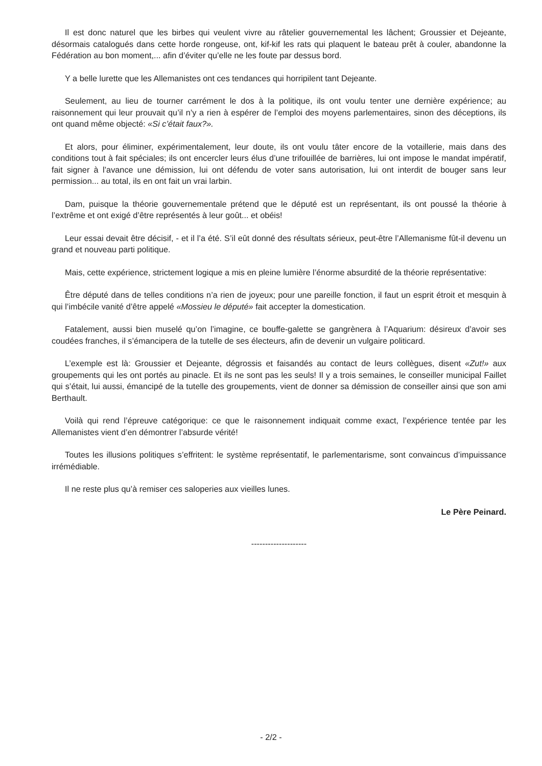Il est donc naturel que les birbes qui veulent vivre au râtelier gouvernemental les lâchent; Groussier et Dejeante, désormais catalogués dans cette horde rongeuse, ont, kif-kif les rats qui plaquent le bateau prêt à couler, abandonne la Fédération au bon moment,... afin d’éviter qu’elle ne les foute par dessus bord.
Y a belle lurette que les Allemanistes ont ces tendances qui horripilent tant Dejeante.
Seulement, au lieu de tourner carrément le dos à la politique, ils ont voulu tenter une dernière expérience; au raisonnement qui leur prouvait qu’il n’y a rien à espérer de l’emploi des moyens parlementaires, sinon des déceptions, ils ont quand même objecté: «Si c’était faux?».
Et alors, pour éliminer, expérimentalement, leur doute, ils ont voulu tâter encore de la votaillerie, mais dans des conditions tout à fait spéciales; ils ont encercler leurs élus d’une trifouillée de barrières, lui ont impose le mandat impératif, fait signer à l’avance une démission, lui ont défendu de voter sans autorisation, lui ont interdit de bouger sans leur permission... au total, ils en ont fait un vrai larbin.
Dam, puisque la théorie gouvernementale prétend que le député est un représentant, ils ont poussé la théorie à l’extrême et ont exigé d’être représentés à leur goût... et obéis!
Leur essai devait être décisif, - et il l’a été. S’il eût donné des résultats sérieux, peut-être l’Allemanisme fût-il devenu un grand et nouveau parti politique.
Mais, cette expérience, strictement logique a mis en pleine lumière l’énorme absurdité de la théorie représentative:
Être député dans de telles conditions n’a rien de joyeux; pour une pareille fonction, il faut un esprit étroit et mesquin à qui l’imbécile vanité d’être appelé «Mossieu le député» fait accepter la domestication.
Fatalement, aussi bien muselé qu’on l’imagine, ce bouffe-galette se gangrènera à l’Aquarium: désireux d’avoir ses coudées franches, il s’émancipera de la tutelle de ses électeurs, afin de devenir un vulgaire politicard.
L’exemple est là: Groussier et Dejeante, dégrossis et faisandés au contact de leurs collègues, disent «Zut!» aux groupements qui les ont portés au pinacle. Et ils ne sont pas les seuls! Il y a trois semaines, le conseiller municipal Faillet qui s’était, lui aussi, émancipé de la tutelle des groupements, vient de donner sa démission de conseiller ainsi que son ami Berthault.
Voilà qui rend l’épreuve catégorique: ce que le raisonnement indiquait comme exact, l’expérience tentée par les Allemanistes vient d’en démontrer l’absurde vérité!
Toutes les illusions politiques s’effritent: le système représentatif, le parlementarisme, sont convaincus d’impuissance irrémédiable.
Il ne reste plus qu’à remiser ces saloperies aux vieilles lunes.
Le Père Peinard.
--------------------
- 2/2 -